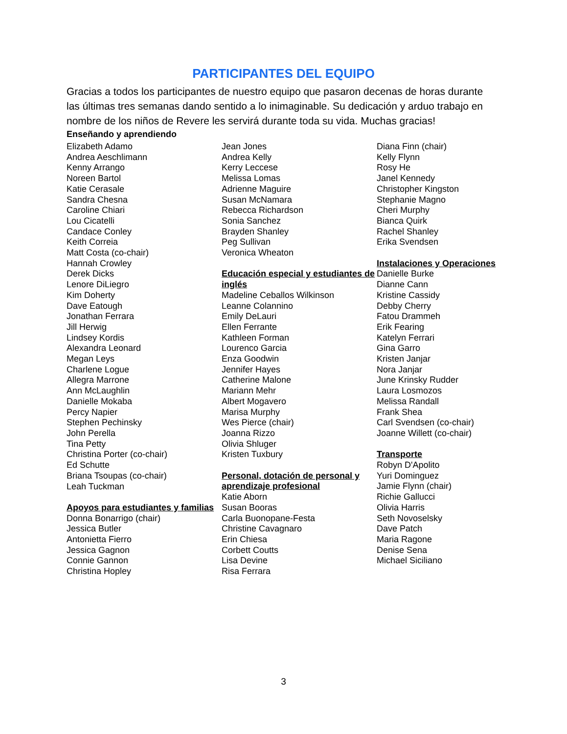PARTICIPANTES DEL EQUIPO
Gracias a todos los participantes de nuestro equipo que pasaron decenas de horas durante las últimas tres semanas dando sentido a lo inimaginable. Su dedicación y arduo trabajo en nombre de los niños de Revere les servirá durante toda su vida. Muchas gracias!
Enseñando y aprendiendo
Elizabeth Adamo
Andrea Aeschlimann
Kenny Arrango
Noreen Bartol
Katie Cerasale
Sandra Chesna
Caroline Chiari
Lou Cicatelli
Candace Conley
Keith Correia
Matt Costa (co-chair)
Hannah Crowley
Derek Dicks
Lenore DiLiegro
Kim Doherty
Dave Eatough
Jonathan Ferrara
Jill Herwig
Lindsey Kordis
Alexandra Leonard
Megan Leys
Charlene Logue
Allegra Marrone
Ann McLaughlin
Danielle Mokaba
Percy Napier
Stephen Pechinsky
John Perella
Tina Petty
Christina Porter (co-chair)
Ed Schutte
Briana Tsoupas (co-chair)
Leah Tuckman
Apoyos para estudiantes y familias
Donna Bonarrigo (chair)
Jessica Butler
Antonietta Fierro
Jessica Gagnon
Connie Gannon
Christina Hopley
Jean Jones
Andrea Kelly
Kerry Leccese
Melissa Lomas
Adrienne Maguire
Susan McNamara
Rebecca Richardson
Sonia Sanchez
Brayden Shanley
Peg Sullivan
Veronica Wheaton
Educación especial y estudiantes de inglés
Madeline Ceballos Wilkinson
Leanne Colannino
Emily DeLauri
Ellen Ferrante
Kathleen Forman
Lourenco Garcia
Enza Goodwin
Jennifer Hayes
Catherine Malone
Mariann Mehr
Albert Mogavero
Marisa Murphy
Wes Pierce (chair)
Joanna Rizzo
Olivia Shluger
Kristen Tuxbury
Personal, dotación de personal y aprendizaje profesional
Katie Aborn
Susan Booras
Carla Buonopane-Festa
Christine Cavagnaro
Erin Chiesa
Corbett Coutts
Lisa Devine
Risa Ferrara
Diana Finn (chair)
Kelly Flynn
Rosy He
Janel Kennedy
Christopher Kingston
Stephanie Magno
Cheri Murphy
Bianca Quirk
Rachel Shanley
Erika Svendsen
Instalaciones y Operaciones Danielle Burke
Dianne Cann
Kristine Cassidy
Debby Cherry
Fatou Drammeh
Erik Fearing
Katelyn Ferrari
Gina Garro
Kristen Janjar
Nora Janjar
June Krinsky Rudder
Laura Losmozos
Melissa Randall
Frank Shea
Carl Svendsen (co-chair)
Joanne Willett (co-chair)
Transporte
Robyn D'Apolito
Yuri Dominguez
Jamie Flynn (chair)
Richie Gallucci
Olivia Harris
Seth Novoselsky
Dave Patch
Maria Ragone
Denise Sena
Michael Siciliano
3